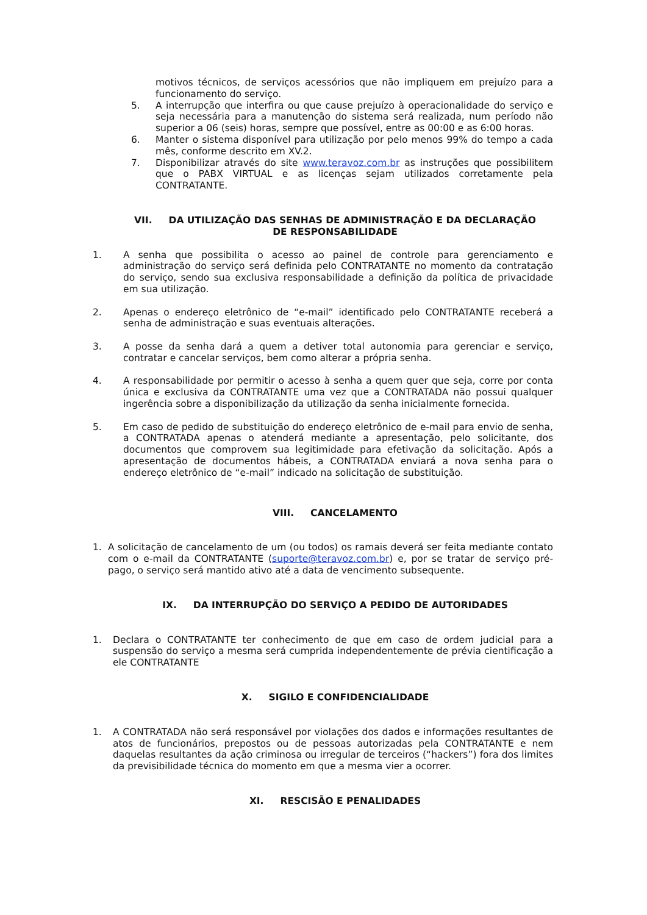motivos técnicos, de serviços acessórios que não impliquem em prejuízo para a funcionamento do serviço.
5. A interrupção que interfira ou que cause prejuízo à operacionalidade do serviço e seja necessária para a manutenção do sistema será realizada, num período não superior a 06 (seis) horas, sempre que possível, entre as 00:00 e as 6:00 horas.
6. Manter o sistema disponível para utilização por pelo menos 99% do tempo a cada mês, conforme descrito em XV.2.
7. Disponibilizar através do site www.teravoz.com.br as instruções que possibilitem que o PABX VIRTUAL e as licenças sejam utilizados corretamente pela CONTRATANTE.
VII. DA UTILIZAÇÃO DAS SENHAS DE ADMINISTRAÇÃO E DA DECLARAÇÃO
DE RESPONSABILIDADE
1. A senha que possibilita o acesso ao painel de controle para gerenciamento e administração do serviço será definida pelo CONTRATANTE no momento da contratação do serviço, sendo sua exclusiva responsabilidade a definição da política de privacidade em sua utilização.
2. Apenas o endereço eletrônico de “e-mail” identificado pelo CONTRATANTE receberá a senha de administração e suas eventuais alterações.
3. A posse da senha dará a quem a detiver total autonomia para gerenciar e serviço, contratar e cancelar serviços, bem como alterar a própria senha.
4. A responsabilidade por permitir o acesso à senha a quem quer que seja, corre por conta única e exclusiva da CONTRATANTE uma vez que a CONTRATADA não possui qualquer ingerência sobre a disponibilização da utilização da senha inicialmente fornecida.
5. Em caso de pedido de substituição do endereço eletrônico de e-mail para envio de senha, a CONTRATADA apenas o atenderá mediante a apresentação, pelo solicitante, dos documentos que comprovem sua legitimidade para efetivação da solicitação. Após a apresentação de documentos hábeis, a CONTRATADA enviará a nova senha para o endereço eletrônico de “e-mail” indicado na solicitação de substituição.
VIII. CANCELAMENTO
1. A solicitação de cancelamento de um (ou todos) os ramais deverá ser feita mediante contato com o e-mail da CONTRATANTE (suporte@teravoz.com.br) e, por se tratar de serviço pré-pago, o serviço será mantido ativo até a data de vencimento subsequente.
IX. DA INTERRUPÇÃO DO SERVIÇO A PEDIDO DE AUTORIDADES
1. Declara o CONTRATANTE ter conhecimento de que em caso de ordem judicial para a suspensão do serviço a mesma será cumprida independentemente de prévia cientificação a ele CONTRATANTE
X. SIGILO E CONFIDENCIALIDADE
1. A CONTRATADA não será responsável por violações dos dados e informações resultantes de atos de funcionários, prepostos ou de pessoas autorizadas pela CONTRATANTE e nem daquelas resultantes da ação criminosa ou irregular de terceiros (“hackers”) fora dos limites da previsibilidade técnica do momento em que a mesma vier a ocorrer.
XI. RESCISÃO E PENALIDADES